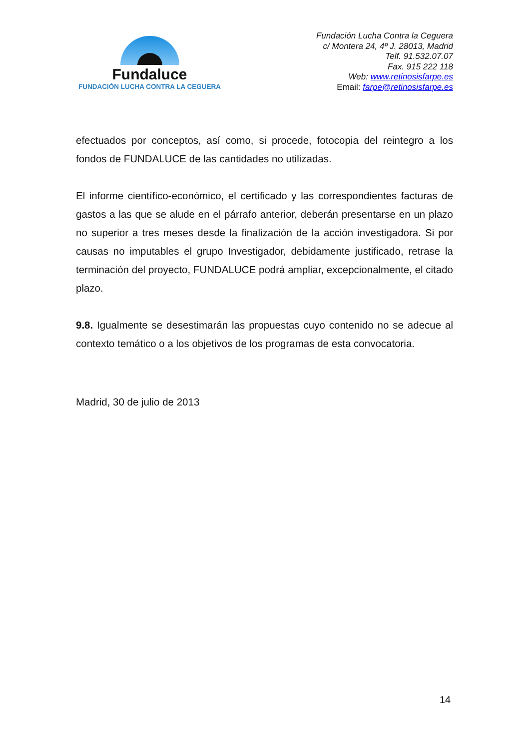Fundaluce
FUNDACIÓN LUCHA CONTRA LA CEGUERA
Fundación Lucha Contra la Ceguera
c/ Montera 24, 4º J. 28013, Madrid
Telf. 91.532.07.07
Fax. 915 222 118
Web: www.retinosisfarpe.es
Email: farpe@retinosisfarpe.es
efectuados por conceptos, así como, si procede, fotocopia del reintegro a los fondos de FUNDALUCE de las cantidades no utilizadas.
El informe científico-económico, el certificado y las correspondientes facturas de gastos a las que se alude en el párrafo anterior, deberán presentarse en un plazo no superior a tres meses desde la finalización de la acción investigadora. Si por causas no imputables el grupo Investigador, debidamente justificado, retrase la terminación del proyecto, FUNDALUCE podrá ampliar, excepcionalmente, el citado plazo.
9.8. Igualmente se desestimarán las propuestas cuyo contenido no se adecue al contexto temático o a los objetivos de los programas de esta convocatoria.
Madrid, 30 de julio de 2013
14